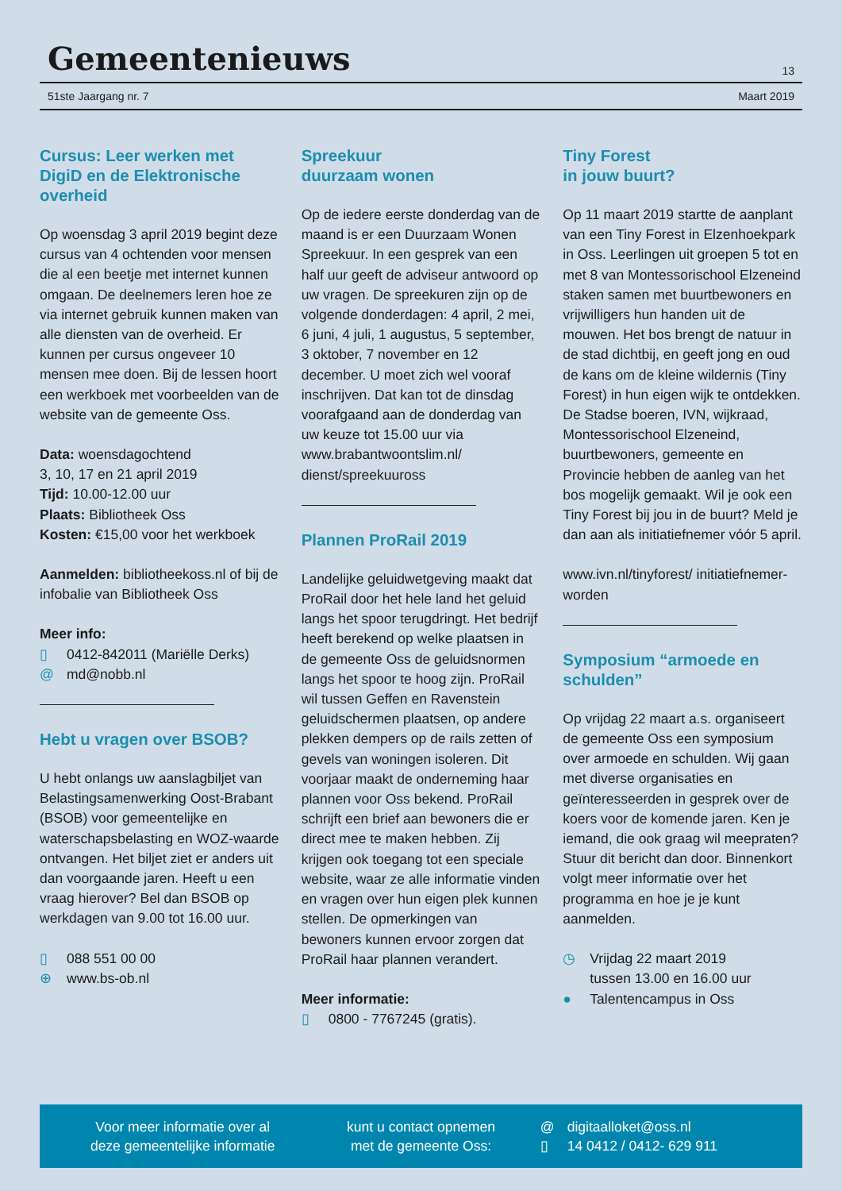Gemeentenieuws
13
51ste Jaargang nr. 7 Maart 2019
Cursus: Leer werken met DigiD en de Elektronische overheid
Op woensdag 3 april 2019 begint deze cursus van 4 ochtenden voor mensen die al een beetje met internet kunnen omgaan. De deelnemers leren hoe ze via internet gebruik kunnen maken van alle diensten van de overheid. Er kunnen per cursus ongeveer 10 mensen mee doen. Bij de lessen hoort een werkboek met voorbeelden van de website van de gemeente Oss.
Data: woensdagochtend
3, 10, 17 en 21 april 2019
Tijd: 10.00-12.00 uur
Plaats: Bibliotheek Oss
Kosten: €15,00 voor het werkboek
Aanmelden: bibliotheekoss.nl of bij de infobalie van Bibliotheek Oss
Meer info:
▯ 0412-842011 (Mariëlle Derks)
@ md@nobb.nl
Hebt u vragen over BSOB?
U hebt onlangs uw aanslagbiljet van Belastingsamenwerking Oost-Brabant (BSOB) voor gemeentelijke en waterschapsbelasting en WOZ-waarde ontvangen. Het biljet ziet er anders uit dan voorgaande jaren. Heeft u een vraag hierover? Bel dan BSOB op werkdagen van 9.00 tot 16.00 uur.
▯ 088 551 00 00
⊕ www.bs-ob.nl
Spreekuur
duurzaam wonen
Op de iedere eerste donderdag van de maand is er een Duurzaam Wonen Spreekuur. In een gesprek van een half uur geeft de adviseur antwoord op uw vragen. De spreekuren zijn op de volgende donderdagen: 4 april, 2 mei, 6 juni, 4 juli, 1 augustus, 5 september, 3 oktober, 7 november en 12 december. U moet zich wel vooraf inschrijven. Dat kan tot de dinsdag voorafgaand aan de donderdag van uw keuze tot 15.00 uur via www.brabantwoontslim.nl/ dienst/spreekuuross
Plannen ProRail 2019
Landelijke geluidwetgeving maakt dat ProRail door het hele land het geluid langs het spoor terugdringt. Het bedrijf heeft berekend op welke plaatsen in de gemeente Oss de geluidsnormen langs het spoor te hoog zijn. ProRail wil tussen Geffen en Ravenstein geluidschermen plaatsen, op andere plekken dempers op de rails zetten of gevels van woningen isoleren. Dit voorjaar maakt de onderneming haar plannen voor Oss bekend. ProRail schrijft een brief aan bewoners die er direct mee te maken hebben. Zij krijgen ook toegang tot een speciale website, waar ze alle informatie vinden en vragen over hun eigen plek kunnen stellen. De opmerkingen van bewoners kunnen ervoor zorgen dat ProRail haar plannen verandert.
Meer informatie:
▯ 0800 - 7767245 (gratis).
Tiny Forest
in jouw buurt?
Op 11 maart 2019 startte de aanplant van een Tiny Forest in Elzenhoekpark in Oss. Leerlingen uit groepen 5 tot en met 8 van Montessorischool Elzeneind staken samen met buurtbewoners en vrijwilligers hun handen uit de mouwen. Het bos brengt de natuur in de stad dichtbij, en geeft jong en oud de kans om de kleine wildernis (Tiny Forest) in hun eigen wijk te ontdekken. De Stadse boeren, IVN, wijkraad, Montessorischool Elzeneind, buurtbewoners, gemeente en Provincie hebben de aanleg van het bos mogelijk gemaakt. Wil je ook een Tiny Forest bij jou in de buurt? Meld je dan aan als initiatiefnemer vóór 5 april.
www.ivn.nl/tinyforest/ initiatiefnemer-worden
Symposium “armoede en schulden”
Op vrijdag 22 maart a.s. organiseert de gemeente Oss een symposium over armoede en schulden. Wij gaan met diverse organisaties en geïnteresseerden in gesprek over de koers voor de komende jaren. Ken je iemand, die ook graag wil meepraten? Stuur dit bericht dan door. Binnenkort volgt meer informatie over het programma en hoe je je kunt aanmelden.
◷ Vrijdag 22 maart 2019
tussen 13.00 en 16.00 uur
● Talentencampus in Oss
Voor meer informatie over al
deze gemeentelijke informatie
kunt u contact opnemen
met de gemeente Oss:
@ digitaalloket@oss.nl
▯ 14 0412 / 0412- 629 911